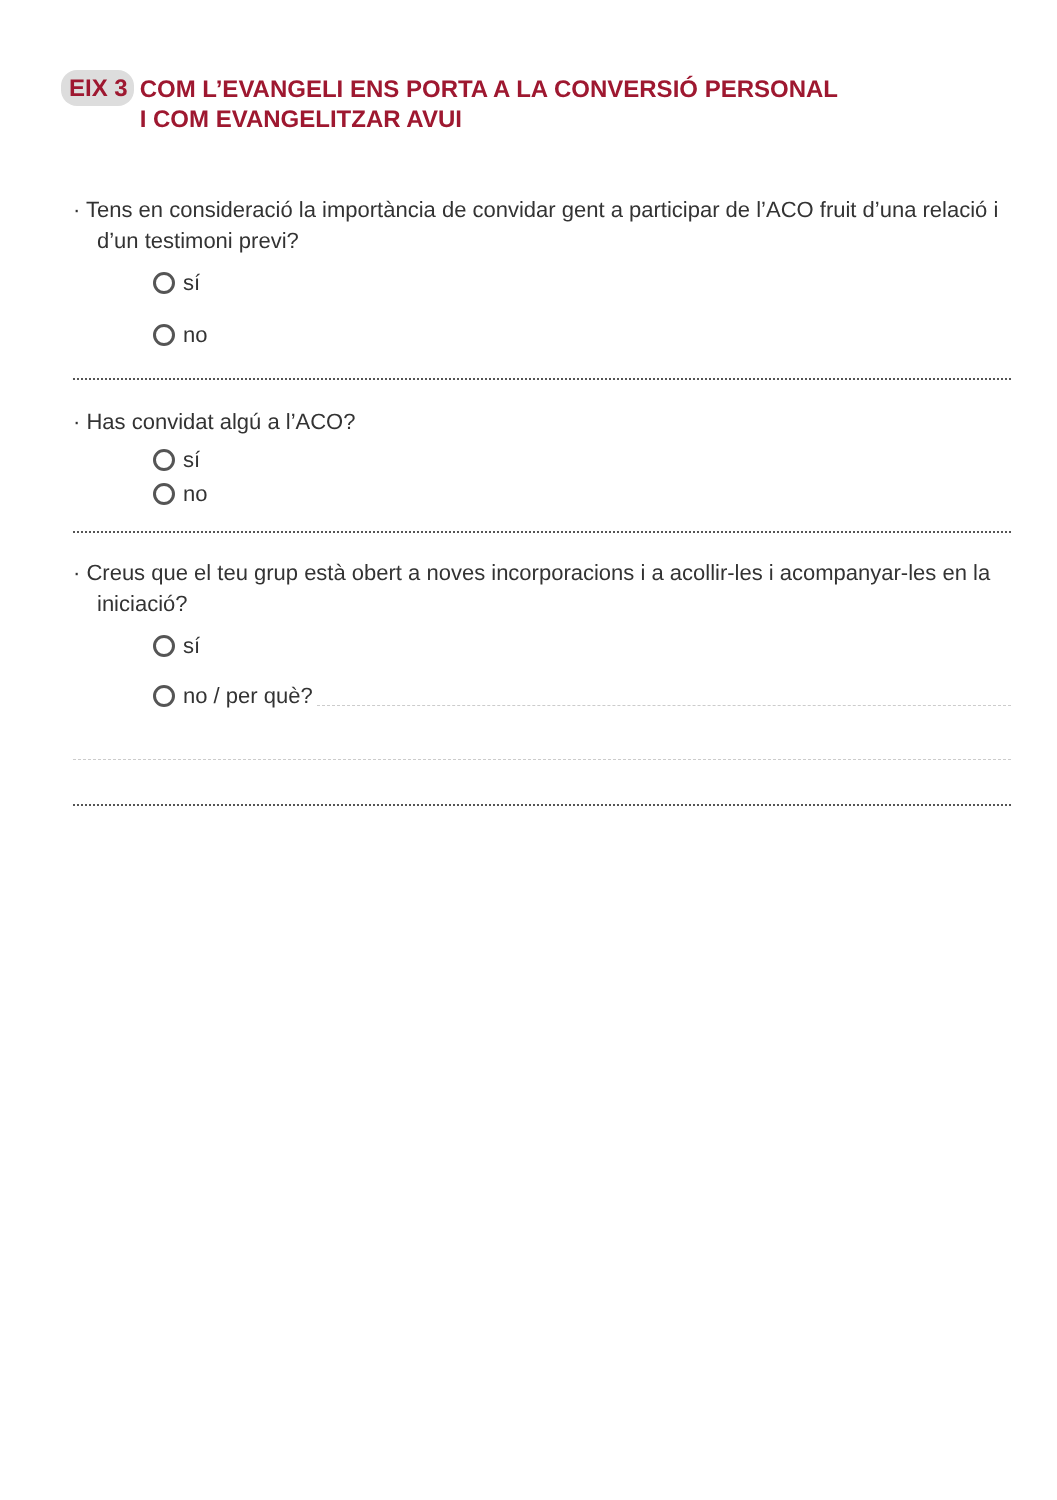EIX 3 COM L’EVANGELI ENS PORTA A LA CONVERSIÓ PERSONAL
I COM EVANGELITZAR AVUI
· Tens en consideració la importància de convidar gent a participar de l’ACO fruit d’una relació i d’un testimoni previ?
sí
no
· Has convidat algú a l’ACO?
sí
no
· Creus que el teu grup està obert a noves incorporacions i a acollir-les i acompanyar-les en la iniciació?
sí
no / per què?